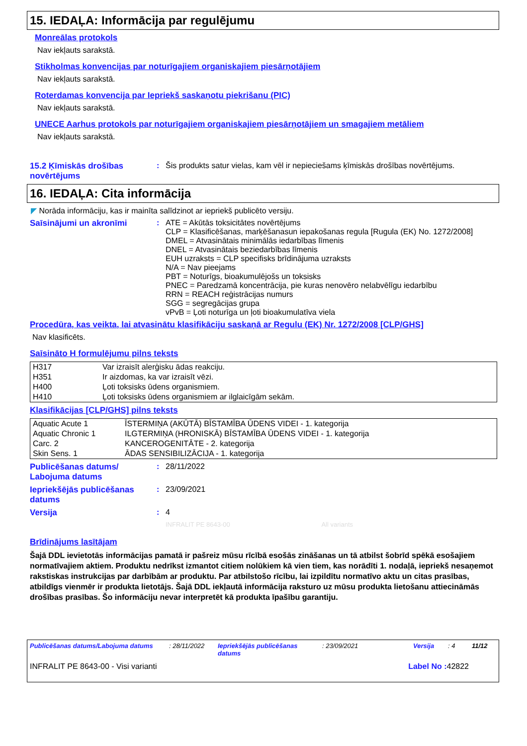15. IEDAĻA: Informācija par regulējumu
Monreālas protokols
Nav iekļauts sarakstā.
Stikholmas konvencijas par noturīgajiem organiskajiem piesārņotājiem
Nav iekļauts sarakstā.
Roterdamas konvencija par Iepriekš saskaņotu piekrišanu (PIC)
Nav iekļauts sarakstā.
UNECE Aarhus protokols par noturīgajiem organiskajiem piesārņotājiem un smagajiem metāliem
Nav iekļauts sarakstā.
15.2 Ķīmiskās drošības novērtējums
: Šis produkts satur vielas, kam vēl ir nepieciešams ķīmiskās drošības novērtējums.
16. IEDAĻA: Cita informācija
◤ Norāda informāciju, kas ir mainīta salīdzinot ar iepriekš publicēto versiju.
Saīsinājumi un akronīmi : ATE = Akūtās toksicitātes novērtējums
CLP = Klasificēšanas, marķēšanasun iepakošanas regula [Rugula (EK) No. 1272/2008]
DMEL = Atvasinātais minimālās iedarbības līmenis
DNEL = Atvasinātais beziedarbības līmenis
EUH uzraksts = CLP specifisks brīdinājuma uzraksts
N/A = Nav pieejams
PBT = Noturīgs, bioakumulējošs un toksisks
PNEC = Paredzamā koncentrācija, pie kuras nenovēro nelabvēlīgu iedarbību
RRN = REACH reģistrācijas numurs
SGG = segregācijas grupa
vPvB = Ļoti noturīga un ļoti bioakumulatīva viela
Procedūra, kas veikta, lai atvasinātu klasifikāciju saskaņā ar Regulu (EK) Nr. 1272/2008 [CLP/GHS]
Nav klasificēts.
Saīsināto H formulējumu pilns teksts
| H317 | Var izraisīt alerģisku ādas reakciju. |
| H351 | Ir aizdomas, ka var izraisīt vēzi. |
| H400 | Ļoti toksisks ūdens organismiem. |
| H410 | Ļoti toksisks ūdens organismiem ar ilglaicīgām sekām. |
Klasifikācijas [CLP/GHS] pilns teksts
| Aquatic Acute 1 | ĪSTERMIŅA (AKŪTĀ) BĪSTAMĪBA ŪDENS VIDEI - 1. kategorija |
| Aquatic Chronic 1 | ILGTERMIŅA (HRONISKĀ) BĪSTAMĪBA ŪDENS VIDEI - 1. kategorija |
| Carc. 2 | KANCEROGENITĀTE - 2. kategorija |
| Skin Sens. 1 | ĀDAS SENSIBILIZĀCIJA - 1. kategorija |
Publicēšanas datums/ Labojuma datums
: 28/11/2022
Iepriekšējās publicēšanas datums
: 23/09/2021
Versija : 4
INFRALIT PE 8643-00 All variants
Brīdinājums lasītājam
Šajā DDL ievietotās informācijas pamatā ir pašreiz mūsu rīcībā esošās zināšanas un tā atbilst šobrīd spēkā esošajiem normatīvajiem aktiem. Produktu nedrīkst izmantot citiem nolūkiem kā vien tiem, kas norādīti 1. nodaļā, iepriekš nesaņemot rakstiskas instrukcijas par darbībām ar produktu. Par atbilstošo rīcību, lai izpildītu normatīvo aktu un citas prasības, atbildīgs vienmēr ir produkta lietotājs. Šajā DDL iekļautā informācija raksturo uz mūsu produkta lietošanu attiecināmās drošības prasības. Šo informāciju nevar interpretēt kā produkta īpašību garantiju.
Publicēšanas datums/Labojuma datums: 28/11/2022 Iepriekšējās publicēšanas datums: 23/09/2021 Versija: 4 11/12
INFRALIT PE 8643-00 - Visi varianti Label No : 42822